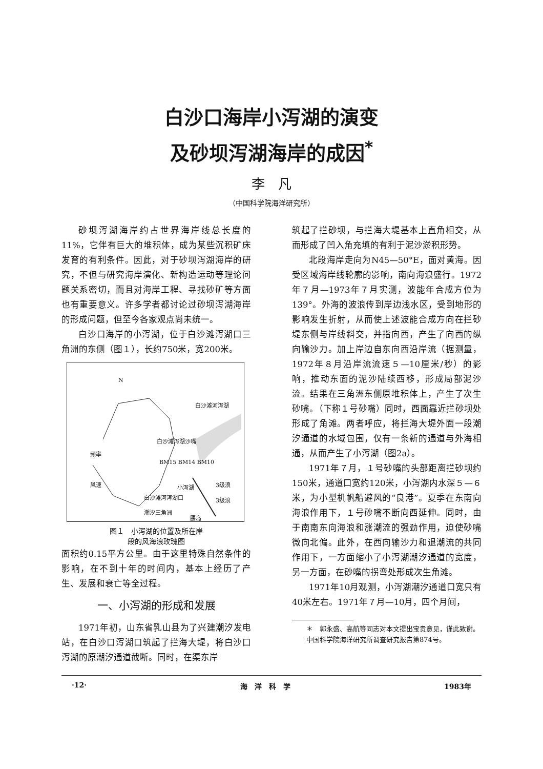白沙口海岸小泻湖的演变
及砂坝泻湖海岸的成因<sup>*</sup>
李　凡
（中国科学院海洋研究所）
砂坝泻湖海岸约占世界海岸线总长度的11%，它伴有巨大的堆积体，成为某些沉积矿床发育的有利条件。因此，对于砂坝泻湖海岸的研究，不但与研究海岸演化、新构造运动等理论问题关系密切，而且对海岸工程、寻找砂矿等方面也有重要意义。许多学者都讨论过砂坝泻湖海岸的形成问题，但至今各家观点尚未统一。
白沙口海岸的小泻湖，位于白沙滩泻湖口三角洲的东侧（图１），长约750米，宽200米。
N
白沙滩河泻湖
白沙滩泻湖沙嘴
频率
风速
BM15 BM14 BM10
小泻湖 3级浪
3级浪 白沙滩河泻湖口
潮汐三角洲
腰岛
图１　小泻湖的位置及所在岸
段的风海浪玫瑰图
面积约0.15平方公里。由于这里特殊自然条件的影响，在不到十年的时间内，基本上经历了产生、发展和衰亡等全过程。
一、小泻湖的形成和发展
1971年初，山东省乳山县为了兴建潮汐发电站，在白沙口泻湖口筑起了拦海大堤，将白沙口泻湖的原潮汐通道截断。同时，在渠东岸
筑起了拦砂坝，与拦海大堤基本上直角相交，从而形成了凹入角充填的有利于泥沙淤积形势。
北段海岸走向为N45—50°E，面对黄海。因受区域海岸线轮廓的影响，南向海浪盛行。1972年７月—1973年７月实测，波能年合成方位为139°。外海的波浪传到岸边浅水区，受到地形的影响发生折射，从而使上述波能合成方向在拦砂堤东侧与岸线斜交，并指向西，产生了向西的纵向输沙力。加上岸边自东向西沿岸流（据测量，1972年８月沿岸流流速５—10厘米/秒）的影响，推动东面的泥沙陆续西移，形成局部泥沙流。结果在三角洲东侧原堆积体上，产生了次生砂嘴。（下称１号砂嘴）同时，西面靠近拦砂坝处形成了角滩。两者呼应，将拦海大堤外面一段潮汐通道的水域包围，仅有一条新的通道与外海相通，从而产生了小泻湖（图2a）。
1971年７月，１号砂嘴的头部距离拦砂坝约150米，通道口宽约120米，小泻湖内水深５—６米，为小型机帆船避风的“良港”。夏季在东南向海浪作用下，１号砂嘴不断向西延伸。同时，由于南南东向海浪和涨潮流的强劲作用，迫使砂嘴微向北偏。此外，在西向输沙力和退潮流的共同作用下，一方面缩小了小泻湖潮汐通道的宽度，另一方面，在砂嘴的拐弯处形成次生角滩。
1971年10月观测，小泻湖潮汐通道口宽只有40米左右。1971年７月—10月，四个月间，
＊　郭永盛、高航等同志对本文提出宝贵意见，谨此致谢。
中国科学院海洋研究所调查研究报告第874号。
·12· 海　洋　科　学 1983年